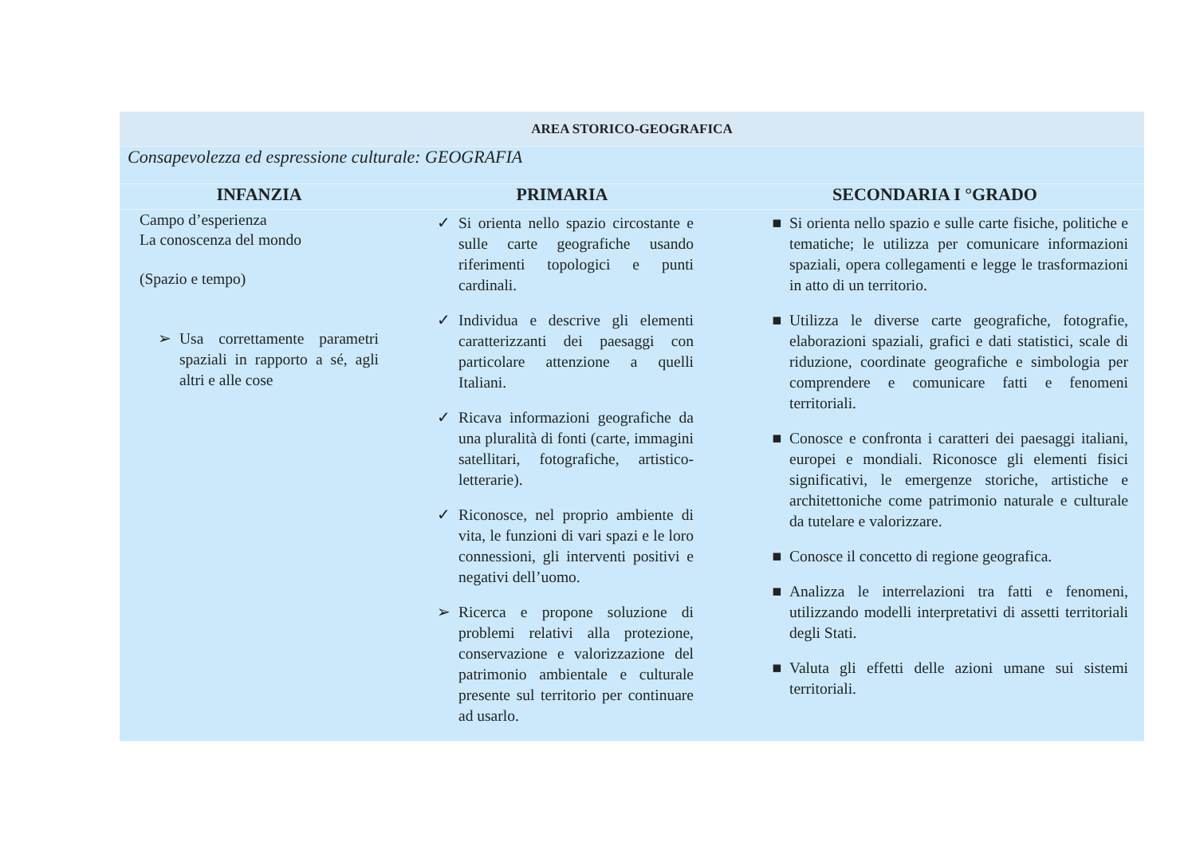| AREA STORICO-GEOGRAFICA | | |
| Consapevolezza ed espressione culturale: GEOGRAFIA | | |
| INFANZIA | PRIMARIA | SECONDARIA I °GRADO |
| Campo d’esperienza La conoscenza del mondo (Spazio e tempo) Usa correttamente parametri spaziali in rapporto a sé, agli altri e alle cose | Si orienta nello spazio circostante e sulle carte geografiche usando riferimenti topologici e punti cardinali. Individua e descrive gli elementi caratterizzanti dei paesaggi con particolare attenzione a quelli Italiani. Ricava informazioni geografiche da una pluralità di fonti (carte, immagini satellitari, fotografiche, artistico-letterarie). Riconosce, nel proprio ambiente di vita, le funzioni di vari spazi e le loro connessioni, gli interventi positivi e negativi dell’uomo. Ricerca e propone soluzione di problemi relativi alla protezione, conservazione e valorizzazione del patrimonio ambientale e culturale presente sul territorio per continuare ad usarlo. | Si orienta nello spazio e sulle carte fisiche, politiche e tematiche; le utilizza per comunicare informazioni spaziali, opera collegamenti e legge le trasformazioni in atto di un territorio. Utilizza le diverse carte geografiche, fotografie, elaborazioni spaziali, grafici e dati statistici, scale di riduzione, coordinate geografiche e simbologia per comprendere e comunicare fatti e fenomeni territoriali. Conosce e confronta i caratteri dei paesaggi italiani, europei e mondiali. Riconosce gli elementi fisici significativi, le emergenze storiche, artistiche e architettoniche come patrimonio naturale e culturale da tutelare e valorizzare. Conosce il concetto di regione geografica. Analizza le interrelazioni tra fatti e fenomeni, utilizzando modelli interpretativi di assetti territoriali degli Stati. Valuta gli effetti delle azioni umane sui sistemi territoriali. |